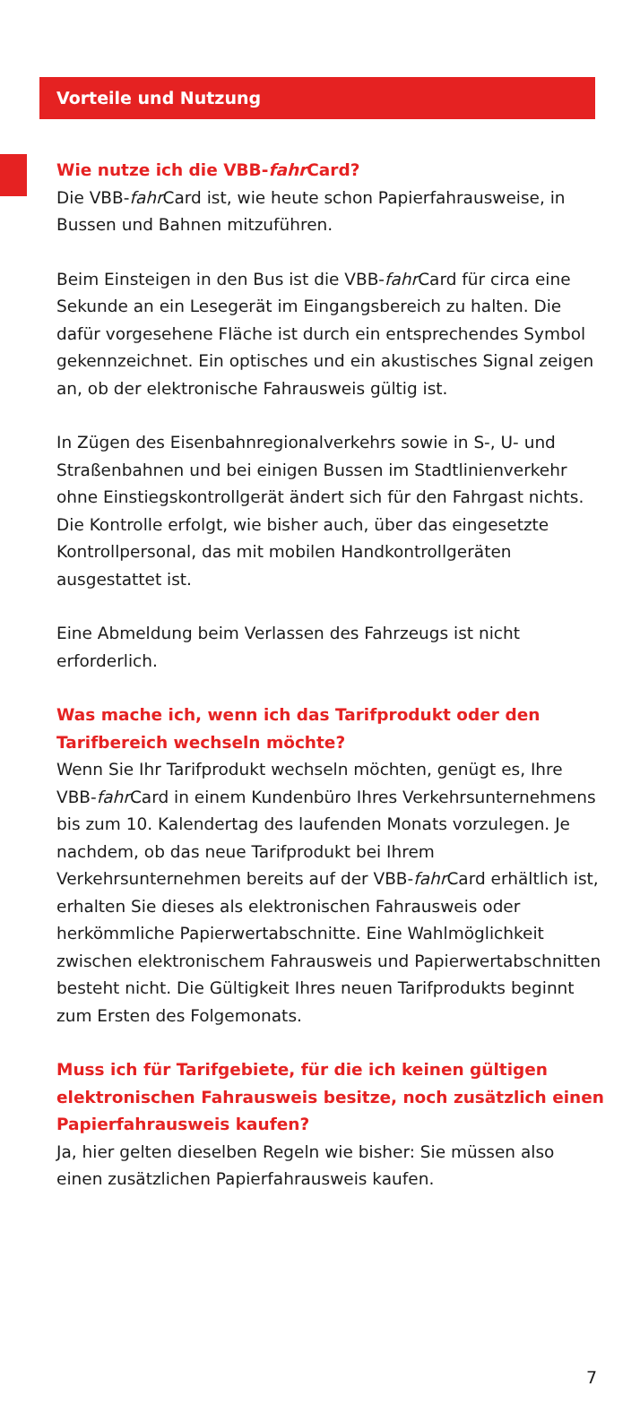Vorteile und Nutzung
Wie nutze ich die VBB-fahr Card?
Die VBB-fahr Card ist, wie heute schon Papierfahrausweise, in Bussen und Bahnen mitzuführen.
Beim Einsteigen in den Bus ist die VBB-fahr Card für circa eine Sekunde an ein Lesegerät im Eingangsbereich zu halten. Die dafür vorgesehene Fläche ist durch ein entsprechendes Symbol gekennzeichnet. Ein optisches und ein akustisches Signal zeigen an, ob der elektronische Fahrausweis gültig ist.
In Zügen des Eisenbahnregionalverkehrs sowie in S-, U- und Straßenbahnen und bei einigen Bussen im Stadtlinienverkehr ohne Einstiegskontrollgerät ändert sich für den Fahrgast nichts. Die Kontrolle erfolgt, wie bisher auch, über das eingesetzte Kontrollpersonal, das mit mobilen Handkontrollgeräten ausgestattet ist.
Eine Abmeldung beim Verlassen des Fahrzeugs ist nicht erforderlich.
Was mache ich, wenn ich das Tarifprodukt oder den Tarifbereich wechseln möchte?
Wenn Sie Ihr Tarifprodukt wechseln möchten, genügt es, Ihre VBB-fahr Card in einem Kundenbüro Ihres Verkehrsunternehmens bis zum 10. Kalendertag des laufenden Monats vorzulegen. Je nachdem, ob das neue Tarifprodukt bei Ihrem Verkehrsunternehmen bereits auf der VBB-fahr Card erhältlich ist, erhalten Sie dieses als elektronischen Fahrausweis oder herkömmliche Papierwertabschnitte. Eine Wahlmöglichkeit zwischen elektronischem Fahrausweis und Papierwertabschnitten besteht nicht. Die Gültigkeit Ihres neuen Tarifprodukts beginnt zum Ersten des Folgemonats.
Muss ich für Tarifgebiete, für die ich keinen gültigen elektronischen Fahrausweis besitze, noch zusätzlich einen Papierfahrausweis kaufen?
Ja, hier gelten dieselben Regeln wie bisher: Sie müssen also einen zusätzlichen Papierfahrausweis kaufen.
7